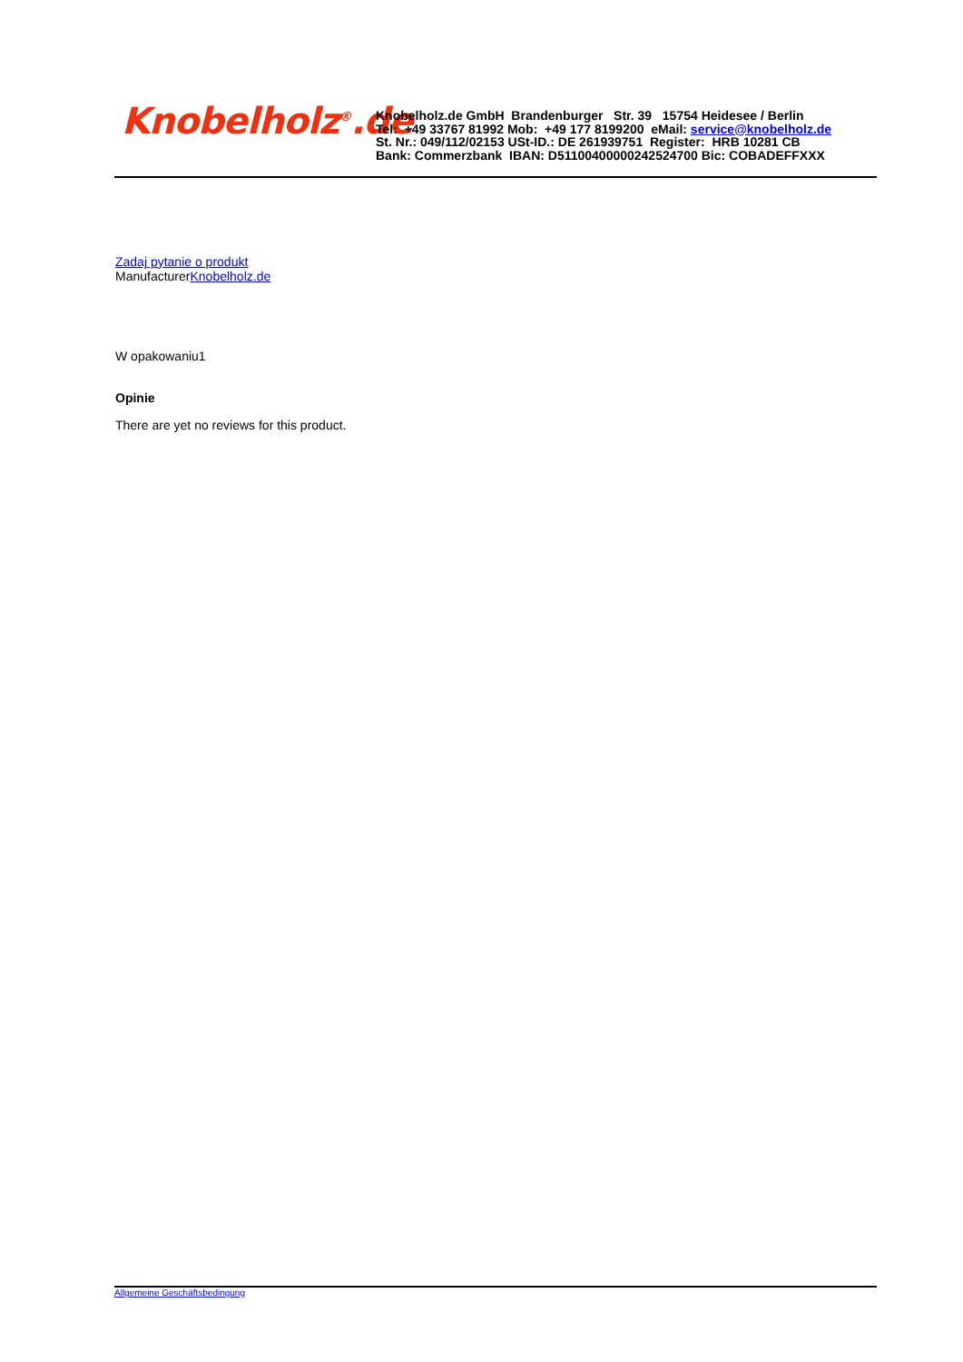Knobelholz<sup>®</sup>.de
Knobelholz.de GmbH Brandenburger Str. 39 15754 Heidesee / Berlin
Tel: +49 33767 81992 Mob: +49 177 8199200 eMail: service@knobelholz.de
St. Nr.: 049/112/02153 USt-ID.: DE 261939751 Register: HRB 10281 CB
Bank: Commerzbank IBAN: D51100400000242524700 Bic: COBADEFFXXX
Zadaj pytanie o produkt
ManufacturerKnobelholz.de
W opakowaniu1
Opinie
There are yet no reviews for this product.
Allgemeine Geschäftsbedingung